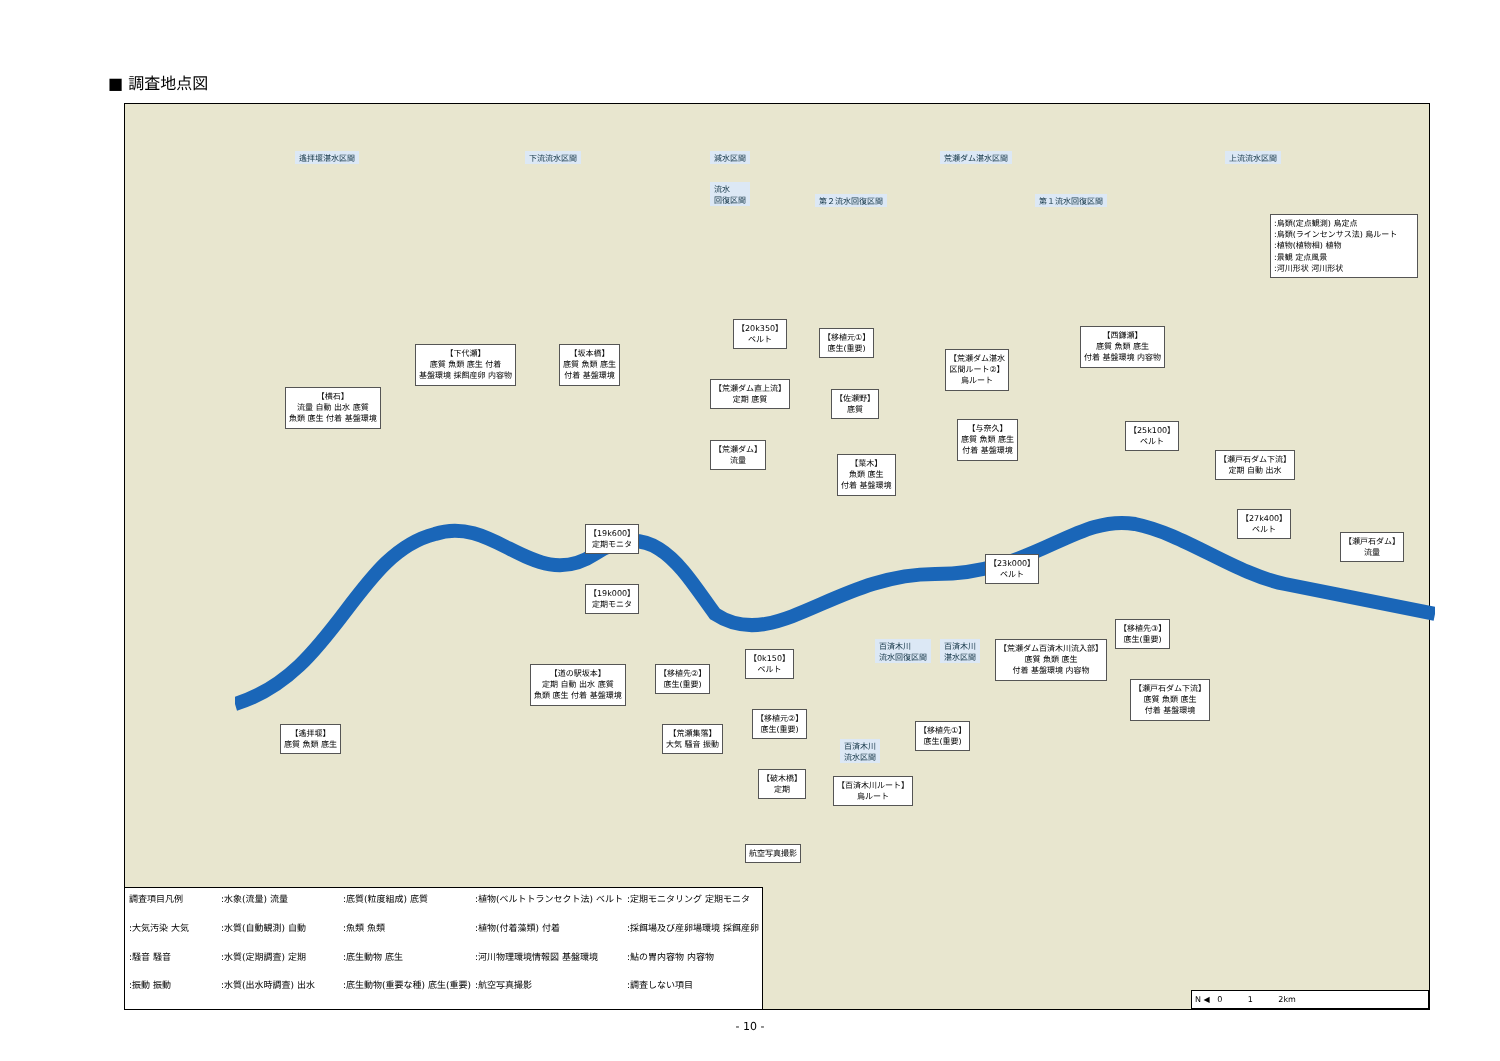■ 調査地点図
遙拝堰湛水区間 下流流水区間 減水区間 荒瀬ダム湛水区間 上流流水区間
流水
回復区間
第２流水回復区間 第１流水回復区間
:鳥類(定点観測) 鳥定点
:鳥類(ラインセンサス法) 鳥ルート
:植物(植物相) 植物
:景観 定点風景
:河川形状 河川形状
【横石】
流量 自動 出水 底質
魚類 底生 付着 基盤環境
【下代瀬】
底質 魚類 底生 付着
基盤環境 採餌産卵 内容物
【坂本橋】
底質 魚類 底生
付着 基盤環境
【荒瀬ダム】
流量
【20k350】
ベルト
【荒瀬ダム直上流】
定期 底質
【移植元①】
底生(重要)
【佐瀬野】
底質
【葉木】
魚類 底生
付着 基盤環境
【荒瀬ダム湛水
区間ルート②】
鳥ルート
【与奈久】
底質 魚類 底生
付着 基盤環境
【西鎌瀬】
底質 魚類 底生
付着 基盤環境 内容物
【25k100】
ベルト
【瀬戸石ダム下流】
定期 自動 出水
【27k400】
ベルト
【瀬戸石ダム】
流量
【19k600】
定期モニタ
【19k000】
定期モニタ
【23k000】
ベルト
【荒瀬ダム百済木川流入部】
底質 魚類 底生
付着 基盤環境 内容物
【移植先③】
底生(重要)
【瀬戸石ダム下流】
底質 魚類 底生
付着 基盤環境
【道の駅坂本】
定期 自動 出水 底質
魚類 底生 付着 基盤環境
【移植先②】
底生(重要)
【0k150】
ベルト
百済木川
流水回復区間
百済木川
湛水区間
【遙拝堰】
底質 魚類 底生
【荒瀬集落】
大気 騒音 振動
【移植元②】
底生(重要)
【移植先①】
底生(重要)
百済木川
流水区間
【破木橋】
定期
【百済木川ルート】
鳥ルート
航空写真撮影
調査項目凡例
:水象(流量) 流量
:底質(粒度組成) 底質
:植物(ベルトトランセクト法) ベルト
:定期モニタリング 定期モニタ
:大気汚染 大気
:水質(自動観測) 自動
:魚類 魚類
:植物(付着藻類) 付着
:採餌場及び産卵場環境 採餌産卵
:騒音 騒音
:水質(定期調査) 定期
:底生動物 底生
:河川物理環境情報図 基盤環境
:鮎の胃内容物 内容物
:振動 振動
:水質(出水時調査) 出水
:底生動物(重要な種) 底生(重要)
:航空写真撮影
:調査しない項目
N ◀ 0 1 2km
- 10 -